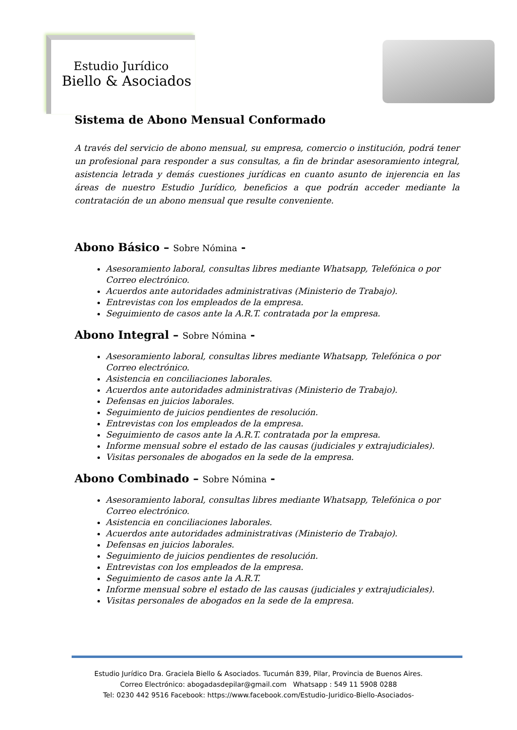Estudio Jurídico
Biello & Asociados
Sistema de Abono Mensual Conformado
A través del servicio de abono mensual, su empresa, comercio o institución, podrá tener un profesional para responder a sus consultas, a fin de brindar asesoramiento integral, asistencia letrada y demás cuestiones jurídicas en cuanto asunto de injerencia en las áreas de nuestro Estudio Jurídico, beneficios a que podrán acceder mediante la contratación de un abono mensual que resulte conveniente.
Abono Básico – Sobre Nómina -
Asesoramiento laboral, consultas libres mediante Whatsapp, Telefónica o por Correo electrónico.
Acuerdos ante autoridades administrativas (Ministerio de Trabajo).
Entrevistas con los empleados de la empresa.
Seguimiento de casos ante la A.R.T. contratada por la empresa.
Abono Integral – Sobre Nómina -
Asesoramiento laboral, consultas libres mediante Whatsapp, Telefónica o por Correo electrónico.
Asistencia en conciliaciones laborales.
Acuerdos ante autoridades administrativas (Ministerio de Trabajo).
Defensas en juicios laborales.
Seguimiento de juicios pendientes de resolución.
Entrevistas con los empleados de la empresa.
Seguimiento de casos ante la A.R.T. contratada por la empresa.
Informe mensual sobre el estado de las causas (judiciales y extrajudiciales).
Visitas personales de abogados en la sede de la empresa.
Abono Combinado – Sobre Nómina -
Asesoramiento laboral, consultas libres mediante Whatsapp, Telefónica o por Correo electrónico.
Asistencia en conciliaciones laborales.
Acuerdos ante autoridades administrativas (Ministerio de Trabajo).
Defensas en juicios laborales.
Seguimiento de juicios pendientes de resolución.
Entrevistas con los empleados de la empresa.
Seguimiento de casos ante la A.R.T.
Informe mensual sobre el estado de las causas (judiciales y extrajudiciales).
Visitas personales de abogados en la sede de la empresa.
Estudio Jurídico Dra. Graciela Biello & Asociados. Tucumán 839, Pilar, Provincia de Buenos Aires.
Correo Electrónico: abogadasdepilar@gmail.com Whatsapp : 549 11 5908 0288
Tel: 0230 442 9516 Facebook: https://www.facebook.com/Estudio-Juridico-Biello-Asociados-